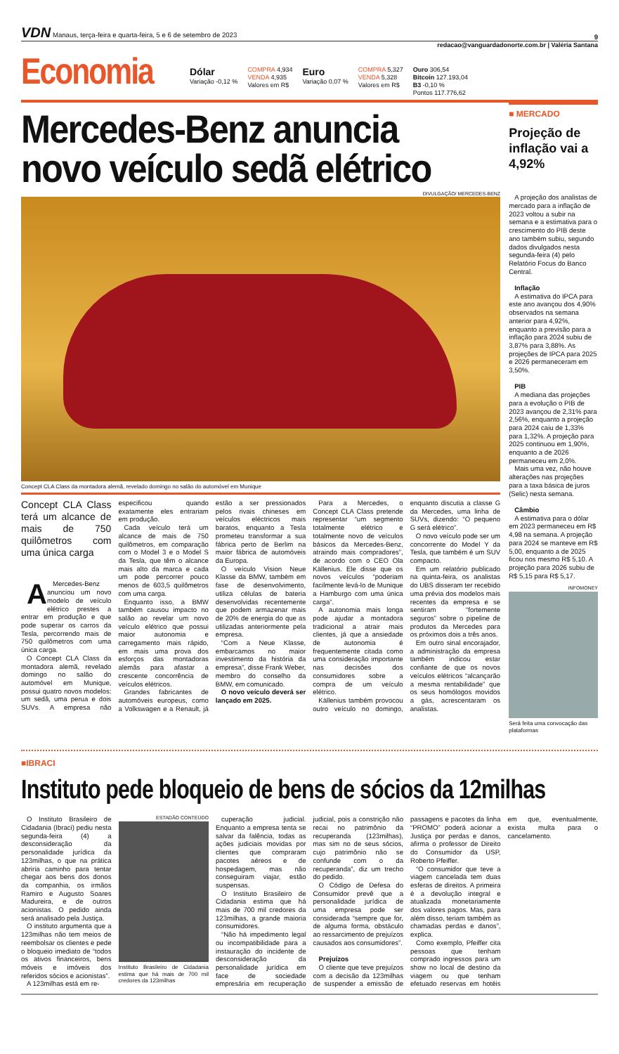VDN Manaus, terça-feira e quarta-feira, 5 e 6 de setembro de 2023 9
redacao@vanguardadonorte.com.br | Valéria Santana
Economia
Dólar
Variação -0,12 %
COMPRA 4,934
VENDA 4,935
Valores em R$
Euro
Variação 0,07 %
COMPRA 5,327
VENDA 5,328
Valores em R$
Ouro 306,54
Bitcoin 127.193,04
B3 -0,10 %
Pontos 117.776,62
Mercedes-Benz anuncia novo veículo sedã elétrico
DIVULGAÇÃO/ MERCEDES-BENZ
Concept CLA Class da montadora alemã, revelado domingo no salão do automóvel em Munique
Concept CLA Class terá um alcance de mais de 750 quilômetros com uma única carga
AMercedes-Benz anunciou um novo modelo de veículo elétrico prestes a entrar em produção e que pode superar os carros da Tesla, percorrendo mais de 750 quilômetros com uma única carga.
O Concept CLA Class da montadora alemã, revelado domingo no salão do automóvel em Munique, possui quatro novos modelos: um sedã, uma perua e dois SUVs. A empresa não especificou quando exatamente eles entrariam em produção.
Cada veículo terá um alcance de mais de 750 quilômetros, em comparação com o Model 3 e o Model S da Tesla, que têm o alcance mais alto da marca e cada um pode percorrer pouco menos de 603,5 quilômetros com uma carga.
Enquanto isso, a BMW também causou impacto no salão ao revelar um novo veículo elétrico que possui maior autonomia e carregamento mais rápido, em mais uma prova dos esforços das montadoras alemãs para afastar a crescente concorrência de veículos elétricos.
Grandes fabricantes de automóveis europeus, como a Volkswagen e a Renault, já estão a ser pressionados pelos rivais chineses em veículos eléctricos mais baratos, enquanto a Tesla prometeu transformar a sua fábrica perto de Berlim na maior fábrica de automóveis da Europa.
O veículo Vision Neue Klasse da BMW, também em fase de desenvolvimento, utiliza células de bateria desenvolvidas recentemente que podem armazenar mais de 20% de energia do que as utilizadas anteriormente pela empresa.
“Com a Neue Klasse, embarcamos no maior investimento da história da empresa”, disse Frank Weber, membro do conselho da BMW, em comunicado.
O novo veículo deverá ser lançado em 2025.
Para a Mercedes, o Concept CLA Class pretende representar “um segmento totalmente elétrico e totalmente novo de veículos básicos da Mercedes-Benz, atraindo mais compradores”, de acordo com o CEO Ola Källenius. Ele disse que os novos veículos “poderiam facilmente levá-lo de Munique a Hamburgo com uma única carga”.
A autonomia mais longa pode ajudar a montadora tradicional a atrair mais clientes, já que a ansiedade de autonomia é frequentemente citada como uma consideração importante nas decisões dos consumidores sobre a compra de um veículo elétrico.
Källenius também provocou outro veículo no domingo, enquanto discutia a classe G da Mercedes, uma linha de SUVs, dizendo: “O pequeno G será elétrico”.
O novo veículo pode ser um concorrente do Model Y da Tesla, que também é um SUV compacto.
Em um relatório publicado na quinta-feira, os analistas do UBS disseram ter recebido uma prévia dos modelos mais recentes da empresa e se sentiram “fortemente seguros” sobre o pipeline de produtos da Mercedes para os próximos dois a três anos.
Em outro sinal encorajador, a administração da empresa também indicou estar confiante de que os novos veículos elétricos “alcançarão a mesma rentabilidade” que os seus homólogos movidos a gás, acrescentaram os analistas.
■ MERCADO
Projeção de inflação vai a 4,92%
A projeção dos analistas de mercado para a inflação de 2023 voltou a subir na semana e a estimativa para o crescimento do PIB deste ano também subiu, segundo dados divulgados nesta segunda-feira (4) pelo Relatório Focus do Banco Central.
Inflação
A estimativa do IPCA para este ano avançou dos 4,90% observados na semana anterior para 4,92%, enquanto a previsão para a inflação para 2024 subiu de 3,87% para 3,88%. As projeções de IPCA para 2025 e 2026 permaneceram em 3,50%.
PIB
A mediana das projeções para a evolução o PIB de 2023 avançou de 2,31% para 2,56%, enquanto a projeção para 2024 caiu de 1,33% para 1,32%. A projeção para 2025 continuou em 1,90%, enquanto a de 2026 permaneceu em 2,0%.
Mais uma vez, não houve alterações nas projeções para a taxa básica de juros (Selic) nesta semana.
Câmbio
A estimativa para o dólar em 2023 permaneceu em R$ 4,98 na semana. A projeção para 2024 se manteve em R$ 5,00, enquanto a de 2025 ficou nos mesmo R$ 5,10. A projeção para 2026 subiu de R$ 5,15 para R$ 5,17.
INFOMONEY
Será feita uma convocação das plataformas
■IBRACI
Instituto pede bloqueio de bens de sócios da 12milhas
O Instituto Brasileiro de Cidadania (Ibraci) pediu nesta segunda-feira (4) a desconsideração da personalidade jurídica da 123milhas, o que na prática abriria caminho para tentar chegar aos bens dos donos da companhia, os irmãos Ramiro e Augusto Soares Madureira, e de outros acionistas. O pedido ainda será analisado pela Justiça.
O instituto argumenta que a 123milhas não tem meios de reembolsar os clientes e pede o bloqueio imediato de “todos os ativos financeiros, bens móveis e imóveis dos referidos sócios e acionistas”.
A 123milhas está em re-
ESTADÃO CONTEÚDO
Instituto Brasileiro de Cidadania estima que há mais de 700 mil credores da 123milhas
cuperação judicial. Enquanto a empresa tenta se salvar da falência, todas as ações judiciais movidas por clientes que compraram pacotes aéreos e de hospedagem, mas não conseguiram viajar, estão suspensas.
O Instituto Brasileiro de Cidadania estima que há mais de 700 mil credores da 123milhas, a grande maioria consumidores.
“Não há impedimento legal ou incompatibilidade para a instauração do incidente de desconsideração da personalidade jurídica em face de sociedade empresária em recuperação judicial, pois a constrição não recai no patrimônio da recuperanda (123milhas), mas sim no de seus sócios, cujo patrimônio não se confunde com o da recuperanda”, diz um trecho do pedido.
O Código de Defesa do Consumidor prevê que a personalidade jurídica de uma empresa pode ser considerada “sempre que for, de alguma forma, obstáculo ao ressarcimento de prejuízos causados aos consumidores”.
Prejuízos
O cliente que teve prejuízos com a decisão da 123milhas de suspender a emissão de passagens e pacotes da linha “PROMO” poderá acionar a Justiça por perdas e danos, afirma o professor de Direito do Consumidor da USP, Roberto Pfeiffer.
“O consumidor que teve a viagem cancelada tem duas esferas de direitos. A primeira é a devolução integral e atualizada monetariamente dos valores pagos. Mas, para além disso, teriam também as chamadas perdas e danos”, explica.
Como exemplo, Pfeiffer cita pessoas que tenham comprado ingressos para um show no local de destino da viagem ou que tenham efetuado reservas em hotéis em que, eventualmente, exista multa para o cancelamento.